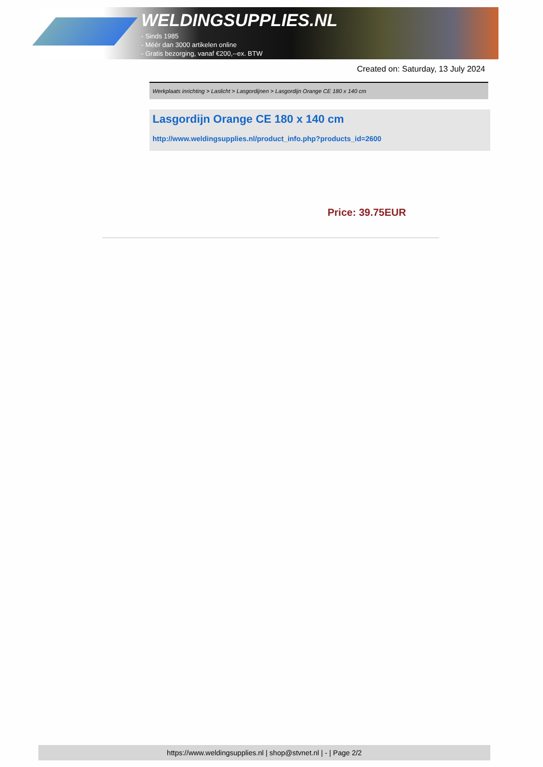WELDINGSUPPLIES.NL
- Sinds 1985
- Méér dan 3000 artikelen online
- Gratis bezorging, vanaf €200,--ex. BTW
Created on: Saturday, 13 July 2024
Werkplaats inrichting > Laslicht > Lasgordijnen > Lasgordijn Orange CE 180 x 140 cm
Lasgordijn Orange CE 180 x 140 cm
http://www.weldingsupplies.nl/product_info.php?products_id=2600
Price: 39.75EUR
https://www.weldingsupplies.nl | shop@stvnet.nl | - | Page 2/2